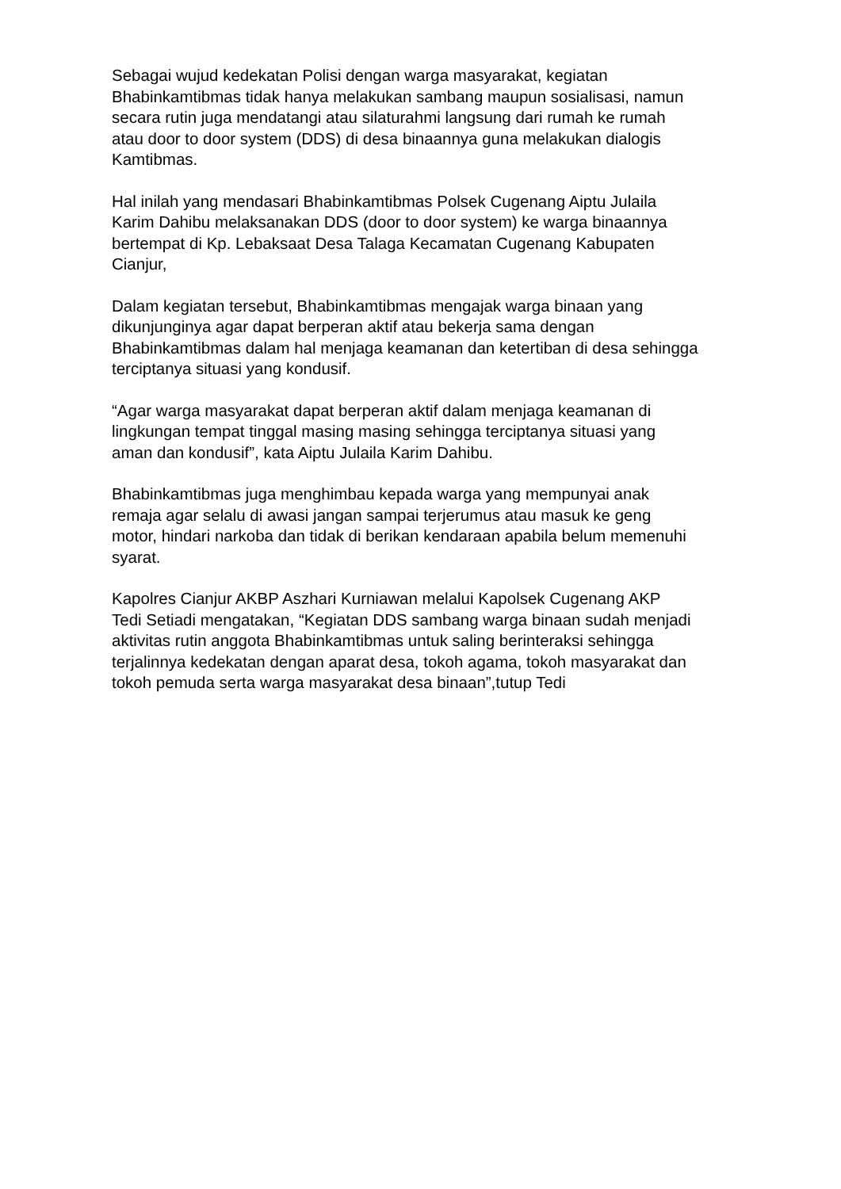Sebagai wujud kedekatan Polisi dengan warga masyarakat, kegiatan
Bhabinkamtibmas tidak hanya melakukan sambang maupun sosialisasi, namun
secara rutin juga mendatangi atau silaturahmi langsung dari rumah ke rumah
atau door to door system (DDS) di desa binaannya guna melakukan dialogis
Kamtibmas.
Hal inilah yang mendasari Bhabinkamtibmas Polsek Cugenang Aiptu Julaila
Karim Dahibu melaksanakan DDS (door to door system) ke warga binaannya
bertempat di Kp. Lebaksaat Desa Talaga Kecamatan Cugenang Kabupaten
Cianjur,
Dalam kegiatan tersebut, Bhabinkamtibmas mengajak warga binaan yang
dikunjunginya agar dapat berperan aktif atau bekerja sama dengan
Bhabinkamtibmas dalam hal menjaga keamanan dan ketertiban di desa sehingga
terciptanya situasi yang kondusif.
“Agar warga masyarakat dapat berperan aktif dalam menjaga keamanan di
lingkungan tempat tinggal masing masing sehingga terciptanya situasi yang
aman dan kondusif”, kata Aiptu Julaila Karim Dahibu.
Bhabinkamtibmas juga menghimbau kepada warga yang mempunyai anak
remaja agar selalu di awasi jangan sampai terjerumus atau masuk ke geng
motor, hindari narkoba dan tidak di berikan kendaraan apabila belum memenuhi
syarat.
Kapolres Cianjur AKBP Aszhari Kurniawan melalui Kapolsek Cugenang AKP
Tedi Setiadi mengatakan, “Kegiatan DDS sambang warga binaan sudah menjadi
aktivitas rutin anggota Bhabinkamtibmas untuk saling berinteraksi sehingga
terjalinnya kedekatan dengan aparat desa, tokoh agama, tokoh masyarakat dan
tokoh pemuda serta warga masyarakat desa binaan”,tutup Tedi